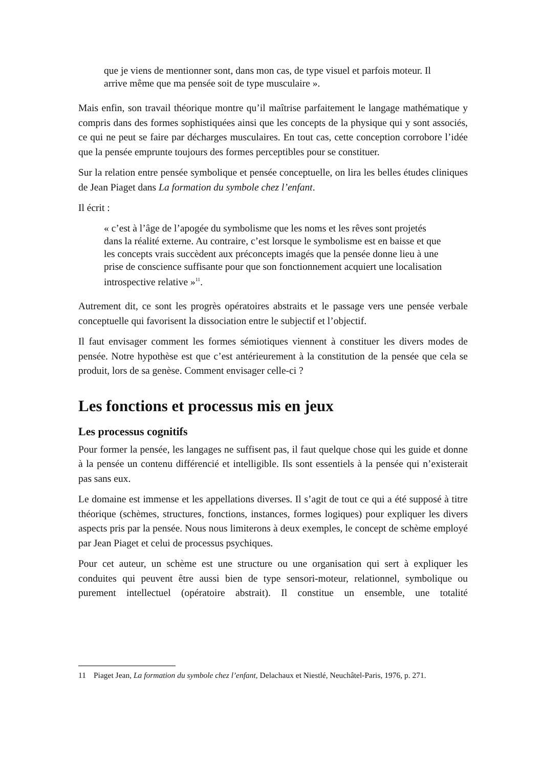que je viens de mentionner sont, dans mon cas, de type visuel et parfois moteur. Il arrive même que ma pensée soit de type musculaire ».
Mais enfin, son travail théorique montre qu’il maîtrise parfaitement le langage mathématique y compris dans des formes sophistiquées ainsi que les concepts de la physique qui y sont associés, ce qui ne peut se faire par décharges musculaires. En tout cas, cette conception corrobore l’idée que la pensée emprunte toujours des formes perceptibles pour se constituer.
Sur la relation entre pensée symbolique et pensée conceptuelle, on lira les belles études cliniques de Jean Piaget dans La formation du symbole chez l’enfant.
Il écrit :
« c’est à l’âge de l’apogée du symbolisme que les noms et les rêves sont projetés dans la réalité externe. Au contraire, c’est lorsque le symbolisme est en baisse et que les concepts vrais succèdent aux préconcepts imagés que la pensée donne lieu à une prise de conscience suffisante pour que son fonctionnement acquiert une localisation introspective relative »<sup>11</sup>.
Autrement dit, ce sont les progrès opératoires abstraits et le passage vers une pensée verbale conceptuelle qui favorisent la dissociation entre le subjectif et l’objectif.
Il faut envisager comment les formes sémiotiques viennent à constituer les divers modes de pensée. Notre hypothèse est que c’est antérieurement à la constitution de la pensée que cela se produit, lors de sa genèse. Comment envisager celle-ci ?
Les fonctions et processus mis en jeux
Les processus cognitifs
Pour former la pensée, les langages ne suffisent pas, il faut quelque chose qui les guide et donne à la pensée un contenu différencié et intelligible. Ils sont essentiels à la pensée qui n’existerait pas sans eux.
Le domaine est immense et les appellations diverses. Il s’agit de tout ce qui a été supposé à titre théorique (schèmes, structures, fonctions, instances, formes logiques) pour expliquer les divers aspects pris par la pensée. Nous nous limiterons à deux exemples, le concept de schème employé par Jean Piaget et celui de processus psychiques.
Pour cet auteur, un schème est une structure ou une organisation qui sert à expliquer les conduites qui peuvent être aussi bien de type sensori-moteur, relationnel, symbolique ou purement intellectuel (opératoire abstrait). Il constitue un ensemble, une totalité
11 Piaget Jean, La formation du symbole chez l’enfant, Delachaux et Niestlé, Neuchâtel-Paris, 1976, p. 271.